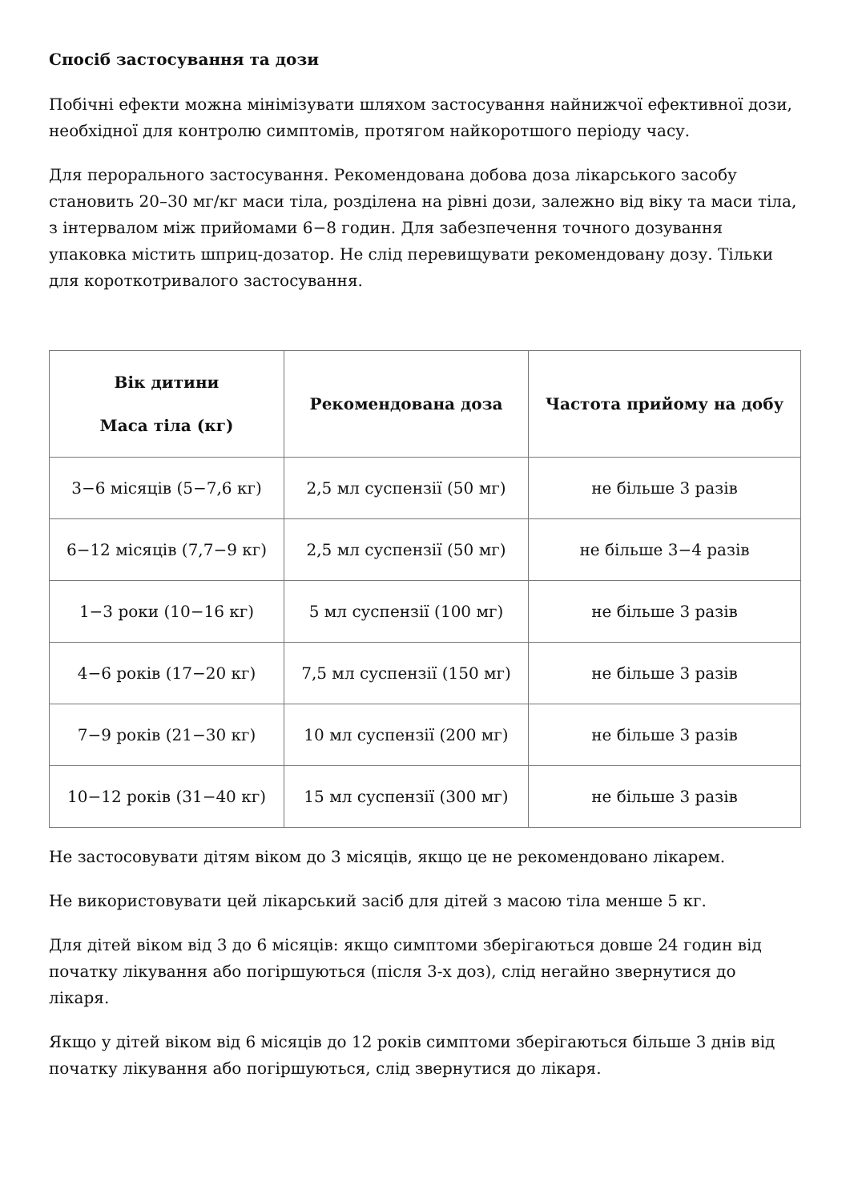Спосіб застосування та дози
Побічні ефекти можна мінімізувати шляхом застосування найнижчої ефективної дози, необхідної для контролю симптомів, протягом найкоротшого періоду часу.
Для перорального застосування. Рекомендована добова доза лікарського засобу становить 20–30 мг/кг маси тіла, розділена на рівні дози, залежно від віку та маси тіла, з інтервалом між прийомами 6−8 годин. Для забезпечення точного дозування упаковка містить шприц-дозатор. Не слід перевищувати рекомендовану дозу. Тільки для короткотривалого застосування.
| Вік дитини Маса тіла (кг) | Рекомендована доза | Частота прийому на добу |
| --- | --- | --- |
| 3−6 місяців (5−7,6 кг) | 2,5 мл суспензії (50 мг) | не більше 3 разів |
| 6−12 місяців (7,7−9 кг) | 2,5 мл суспензії (50 мг) | не більше 3−4 разів |
| 1−3 роки (10−16 кг) | 5 мл суспензії (100 мг) | не більше 3 разів |
| 4−6 років (17−20 кг) | 7,5 мл суспензії (150 мг) | не більше 3 разів |
| 7−9 років (21−30 кг) | 10 мл суспензії (200 мг) | не більше 3 разів |
| 10−12 років (31−40 кг) | 15 мл суспензії (300 мг) | не більше 3 разів |
Не застосовувати дітям віком до 3 місяців, якщо це не рекомендовано лікарем.
Не використовувати цей лікарський засіб для дітей з масою тіла менше 5 кг.
Для дітей віком від 3 до 6 місяців: якщо симптоми зберігаються довше 24 годин від початку лікування або погіршуються (після 3-х доз), слід негайно звернутися до лікаря.
Якщо у дітей віком від 6 місяців до 12 років симптоми зберігаються більше 3 днів від початку лікування або погіршуються, слід звернутися до лікаря.